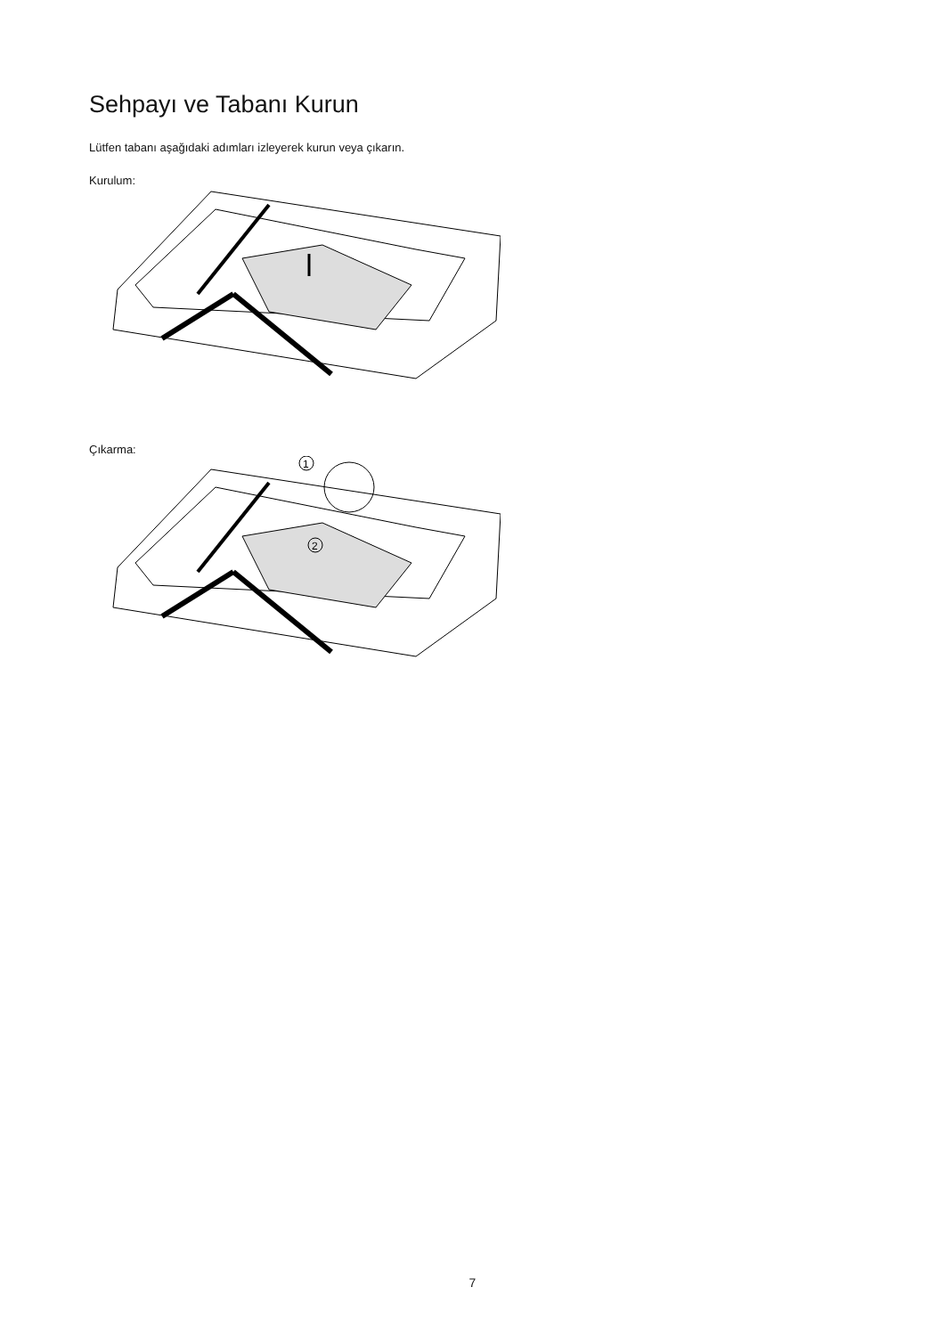Sehpayı ve Tabanı Kurun
Lütfen tabanı aşağıdaki adımları izleyerek kurun veya çıkarın.
Kurulum:
Çıkarma:
1
2
7